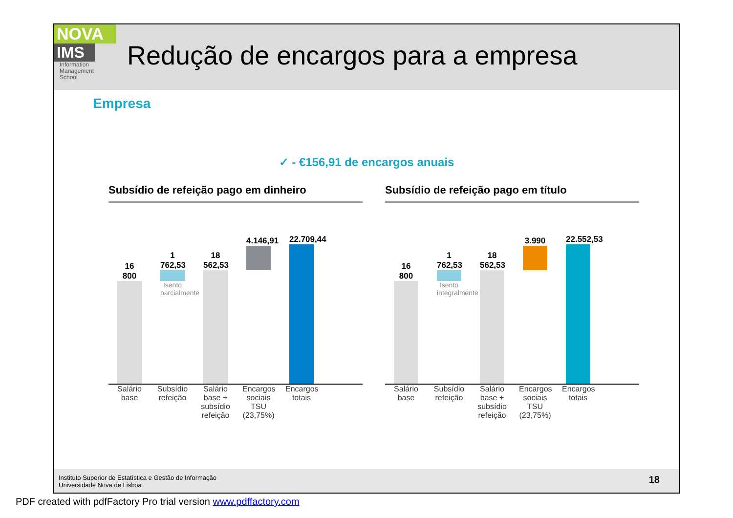NOVA
IMS
Information
Management
School
Redução de encargos para a empresa
Empresa
✓ - €156,91 de encargos anuais
Subsídio de refeição pago em dinheiro
16 800
1 762,53
Isento parcialmente
18 562,53
4.146,91
22.709,44
Salário base
Subsídio refeição
Salário base + subsídio refeição
Encargos sociais TSU (23,75%)
Encargos totais
Subsídio de refeição pago em título
16 800
1 762,53
Isento integralmente
18 562,53
3.990
22.552,53
Salário base
Subsídio refeição
Salário base + subsídio refeição
Encargos sociais TSU (23,75%)
Encargos totais
Instituto Superior de Estatística e Gestão de Informação
Universidade Nova de Lisboa
18
PDF created with pdfFactory Pro trial version www.pdffactory.com